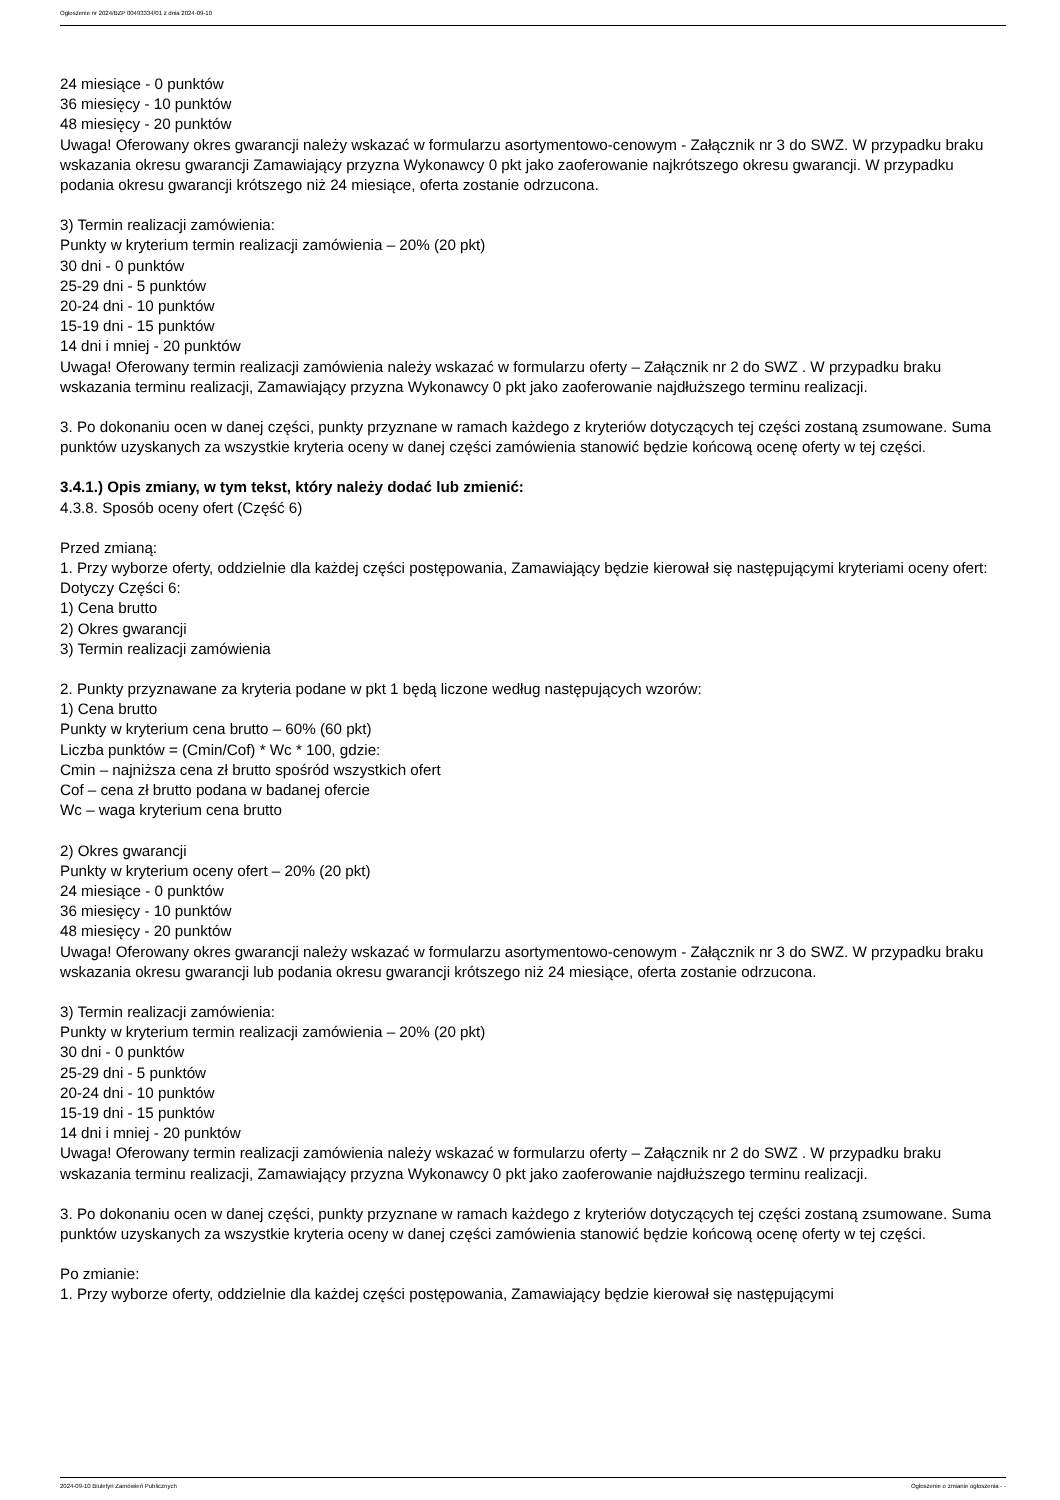Ogłoszenie nr 2024/BZP 00493334/01 z dnia 2024-09-10
24 miesiące - 0 punktów
36 miesięcy - 10 punktów
48 miesięcy - 20 punktów
Uwaga! Oferowany okres gwarancji należy wskazać w formularzu asortymentowo-cenowym - Załącznik nr 3 do SWZ. W przypadku braku wskazania okresu gwarancji Zamawiający przyzna Wykonawcy 0 pkt jako zaoferowanie najkrótszego okresu gwarancji. W przypadku podania okresu gwarancji krótszego niż 24 miesiące, oferta zostanie odrzucona.
3) Termin realizacji zamówienia:
Punkty w kryterium termin realizacji zamówienia – 20% (20 pkt)
30 dni - 0 punktów
25-29 dni - 5 punktów
20-24 dni - 10 punktów
15-19 dni - 15 punktów
14 dni i mniej - 20 punktów
Uwaga! Oferowany termin realizacji zamówienia należy wskazać w formularzu oferty – Załącznik nr 2 do SWZ . W przypadku braku wskazania terminu realizacji, Zamawiający przyzna Wykonawcy 0 pkt jako zaoferowanie najdłuższego terminu realizacji.
3. Po dokonaniu ocen w danej części, punkty przyznane w ramach każdego z kryteriów dotyczących tej części zostaną zsumowane. Suma punktów uzyskanych za wszystkie kryteria oceny w danej części zamówienia stanowić będzie końcową ocenę oferty w tej części.
3.4.1.) Opis zmiany, w tym tekst, który należy dodać lub zmienić:
4.3.8. Sposób oceny ofert (Część 6)
Przed zmianą:
1. Przy wyborze oferty, oddzielnie dla każdej części postępowania, Zamawiający będzie kierował się następującymi kryteriami oceny ofert:
Dotyczy Części 6:
1) Cena brutto
2) Okres gwarancji
3) Termin realizacji zamówienia
2. Punkty przyznawane za kryteria podane w pkt 1 będą liczone według następujących wzorów:
1) Cena brutto
Punkty w kryterium cena brutto – 60% (60 pkt)
Liczba punktów = (Cmin/Cof) * Wc * 100, gdzie:
Cmin – najniższa cena zł brutto spośród wszystkich ofert
Cof – cena zł brutto podana w badanej ofercie
Wc – waga kryterium cena brutto
2) Okres gwarancji
Punkty w kryterium oceny ofert – 20% (20 pkt)
24 miesiące - 0 punktów
36 miesięcy - 10 punktów
48 miesięcy - 20 punktów
Uwaga! Oferowany okres gwarancji należy wskazać w formularzu asortymentowo-cenowym - Załącznik nr 3 do SWZ. W przypadku braku wskazania okresu gwarancji lub podania okresu gwarancji krótszego niż 24 miesiące, oferta zostanie odrzucona.
3) Termin realizacji zamówienia:
Punkty w kryterium termin realizacji zamówienia – 20% (20 pkt)
30 dni - 0 punktów
25-29 dni - 5 punktów
20-24 dni - 10 punktów
15-19 dni - 15 punktów
14 dni i mniej - 20 punktów
Uwaga! Oferowany termin realizacji zamówienia należy wskazać w formularzu oferty – Załącznik nr 2 do SWZ . W przypadku braku wskazania terminu realizacji, Zamawiający przyzna Wykonawcy 0 pkt jako zaoferowanie najdłuższego terminu realizacji.
3. Po dokonaniu ocen w danej części, punkty przyznane w ramach każdego z kryteriów dotyczących tej części zostaną zsumowane. Suma punktów uzyskanych za wszystkie kryteria oceny w danej części zamówienia stanowić będzie końcową ocenę oferty w tej części.
Po zmianie:
1. Przy wyborze oferty, oddzielnie dla każdej części postępowania, Zamawiający będzie kierował się następującymi
2024-09-10 Biuletyn Zamówień Publicznych Ogłoszenie o zmianie ogłoszenia - -